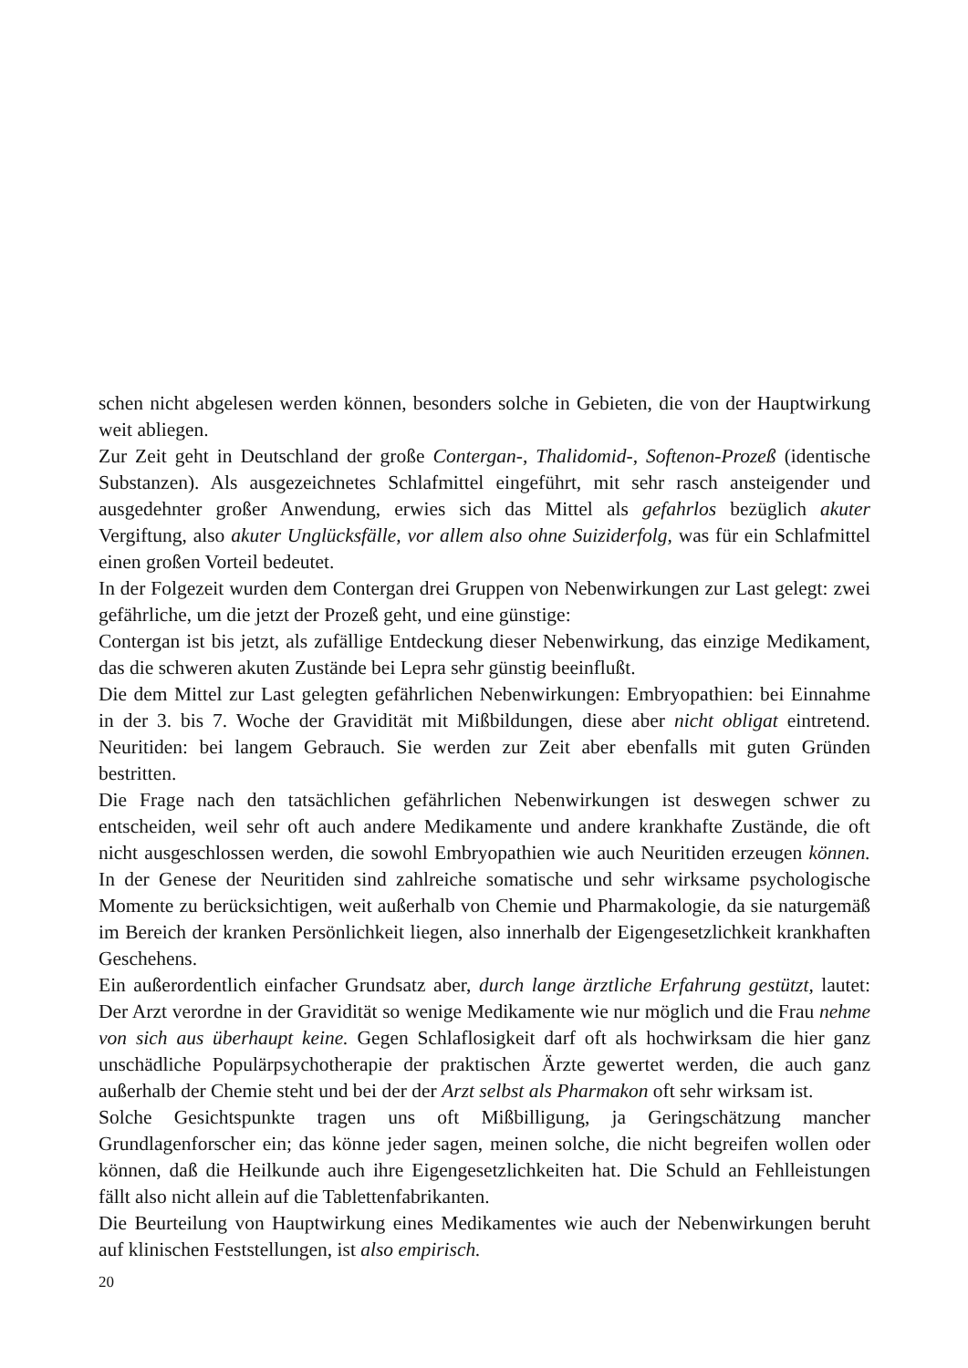schen nicht abgelesen werden können, besonders solche in Gebieten, die von der Hauptwirkung weit abliegen.
Zur Zeit geht in Deutschland der große Contergan-, Thalidomid-, Softenon-Prozeß (identische Substanzen). Als ausgezeichnetes Schlafmittel eingeführt, mit sehr rasch ansteigender und ausgedehnter großer Anwendung, erwies sich das Mittel als gefahrlos bezüglich akuter Vergiftung, also akuter Unglücksfälle, vor allem also ohne Suiziderfolg, was für ein Schlafmittel einen großen Vorteil bedeutet.
In der Folgezeit wurden dem Contergan drei Gruppen von Nebenwirkungen zur Last gelegt: zwei gefährliche, um die jetzt der Prozeß geht, und eine günstige:
Contergan ist bis jetzt, als zufällige Entdeckung dieser Nebenwirkung, das einzige Medikament, das die schweren akuten Zustände bei Lepra sehr günstig beeinflußt.
Die dem Mittel zur Last gelegten gefährlichen Nebenwirkungen: Embryopathien: bei Einnahme in der 3. bis 7. Woche der Gravidität mit Mißbildungen, diese aber nicht obligat eintretend. Neuritiden: bei langem Gebrauch. Sie werden zur Zeit aber ebenfalls mit guten Gründen bestritten.
Die Frage nach den tatsächlichen gefährlichen Nebenwirkungen ist deswegen schwer zu entscheiden, weil sehr oft auch andere Medikamente und andere krankhafte Zustände, die oft nicht ausgeschlossen werden, die sowohl Embryopathien wie auch Neuritiden erzeugen können. In der Genese der Neuritiden sind zahlreiche somatische und sehr wirksame psychologische Momente zu berücksichtigen, weit außerhalb von Chemie und Pharmakologie, da sie naturgemäß im Bereich der kranken Persönlichkeit liegen, also innerhalb der Eigengesetzlichkeit krankhaften Geschehens.
Ein außerordentlich einfacher Grundsatz aber, durch lange ärztliche Erfahrung gestützt, lautet: Der Arzt verordne in der Gravidität so wenige Medikamente wie nur möglich und die Frau nehme von sich aus überhaupt keine. Gegen Schlaflosigkeit darf oft als hochwirksam die hier ganz unschädliche Populärpsychotherapie der praktischen Ärzte gewertet werden, die auch ganz außerhalb der Chemie steht und bei der der Arzt selbst als Pharmakon oft sehr wirksam ist.
Solche Gesichtspunkte tragen uns oft Mißbilligung, ja Geringschätzung mancher Grundlagenforscher ein; das könne jeder sagen, meinen solche, die nicht begreifen wollen oder können, daß die Heilkunde auch ihre Eigengesetzlichkeiten hat. Die Schuld an Fehlleistungen fällt also nicht allein auf die Tablettenfabrikanten.
Die Beurteilung von Hauptwirkung eines Medikamentes wie auch der Nebenwirkungen beruht auf klinischen Feststellungen, ist also empirisch.
20